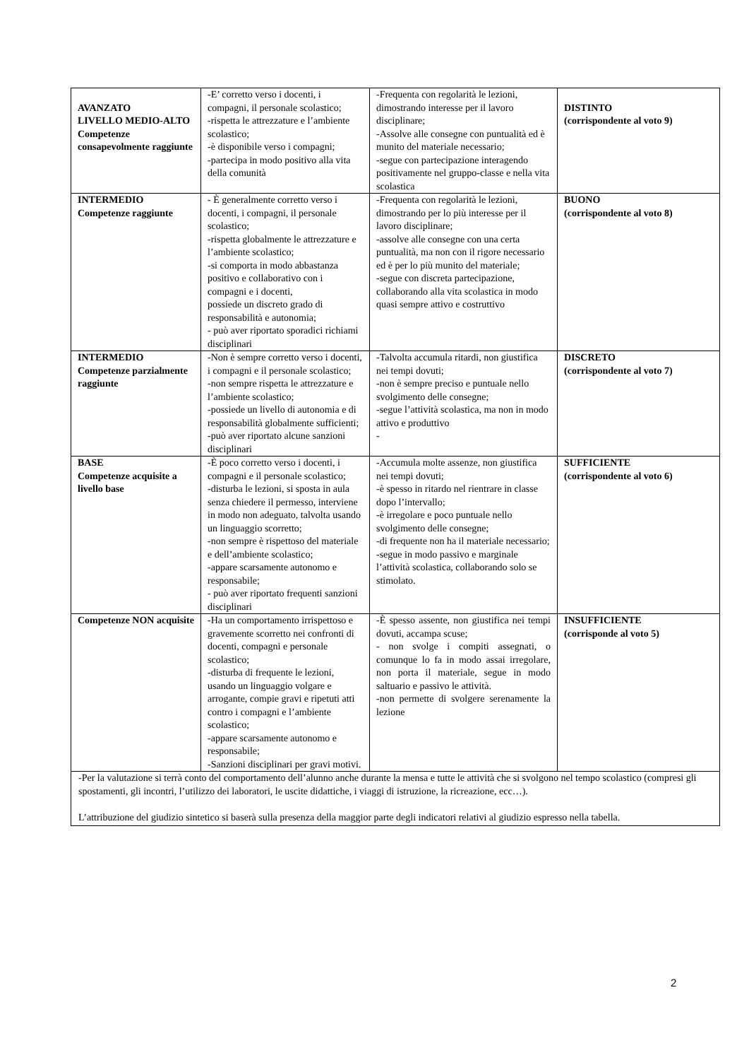| AVANZATO LIVELLO MEDIO-ALTO Competenze consapevolmente raggiunte | -E’ corretto verso i docenti, i compagni, il personale scolastico; -rispetta le attrezzature e l’ambiente scolastico; -è disponibile verso i compagni; -partecipa in modo positivo alla vita della comunità | -Frequenta con regolarità le lezioni, dimostrando interesse per il lavoro disciplinare; -Assolve alle consegne con puntualità ed è munito del materiale necessario; -segue con partecipazione interagendo positivamente nel gruppo-classe e nella vita scolastica | DISTINTO (corrispondente al voto 9) |
| INTERMEDIO Competenze raggiunte | - È generalmente corretto verso i docenti, i compagni, il personale scolastico; -rispetta globalmente le attrezzature e l’ambiente scolastico; -si comporta in modo abbastanza positivo e collaborativo con i compagni e i docenti, possiede un discreto grado di responsabilità e autonomia; - può aver riportato sporadici richiami disciplinari | -Frequenta con regolarità le lezioni, dimostrando per lo più interesse per il lavoro disciplinare; -assolve alle consegne con una certa puntualità, ma non con il rigore necessario ed è per lo più munito del materiale; -segue con discreta partecipazione, collaborando alla vita scolastica in modo quasi sempre attivo e costruttivo | BUONO (corrispondente al voto 8) |
| INTERMEDIO Competenze parzialmente raggiunte | -Non è sempre corretto verso i docenti, i compagni e il personale scolastico; -non sempre rispetta le attrezzature e l’ambiente scolastico; -possiede un livello di autonomia e di responsabilità globalmente sufficienti; -può aver riportato alcune sanzioni disciplinari | -Talvolta accumula ritardi, non giustifica nei tempi dovuti; -non è sempre preciso e puntuale nello svolgimento delle consegne; -segue l’attività scolastica, ma non in modo attivo e produttivo - | DISCRETO (corrispondente al voto 7) |
| BASE Competenze acquisite a livello base | -È poco corretto verso i docenti, i compagni e il personale scolastico; -disturba le lezioni, si sposta in aula senza chiedere il permesso, interviene in modo non adeguato, talvolta usando un linguaggio scorretto; -non sempre è rispettoso del materiale e dell’ambiente scolastico; -appare scarsamente autonomo e responsabile; - può aver riportato frequenti sanzioni disciplinari | -Accumula molte assenze, non giustifica nei tempi dovuti; -è spesso in ritardo nel rientrare in classe dopo l’intervallo; -è irregolare e poco puntuale nello svolgimento delle consegne; -di frequente non ha il materiale necessario; -segue in modo passivo e marginale l’attività scolastica, collaborando solo se stimolato. | SUFFICIENTE (corrispondente al voto 6) |
| Competenze NON acquisite | -Ha un comportamento irrispettoso e gravemente scorretto nei confronti di docenti, compagni e personale scolastico; -disturba di frequente le lezioni, usando un linguaggio volgare e arrogante, compie gravi e ripetuti atti contro i compagni e l’ambiente scolastico; -appare scarsamente autonomo e responsabile; -Sanzioni disciplinari per gravi motivi. | -È spesso assente, non giustifica nei tempi dovuti, accampa scuse; - non svolge i compiti assegnati, o comunque lo fa in modo assai irregolare, non porta il materiale, segue in modo saltuario e passivo le attività. -non permette di svolgere serenamente la lezione | INSUFFICIENTE (corrisponde al voto 5) |
| -Per la valutazione si terrà conto del comportamento dell’alunno anche durante la mensa e tutte le attività che si svolgono nel tempo scolastico (compresi gli spostamenti, gli incontri, l’utilizzo dei laboratori, le uscite didattiche, i viaggi di istruzione, la ricreazione, ecc…). L’attribuzione del giudizio sintetico si baserà sulla presenza della maggior parte degli indicatori relativi al giudizio espresso nella tabella. | | | |
2